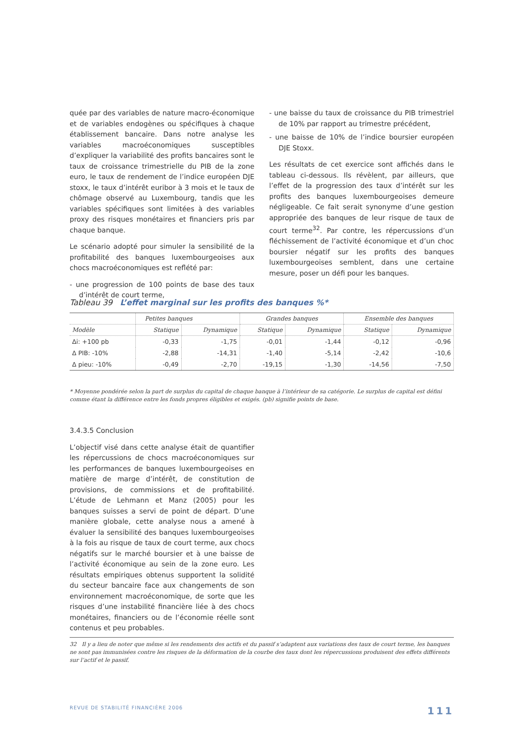quée par des variables de nature macro-économique et de variables endogènes ou spécifiques à chaque établissement bancaire. Dans notre analyse les variables macroéconomiques susceptibles d’expliquer la variabilité des profits bancaires sont le taux de croissance trimestrielle du PIB de la zone euro, le taux de rendement de l’indice européen DJE stoxx, le taux d’intérêt euribor à 3 mois et le taux de chômage observé au Luxembourg, tandis que les variables spécifiques sont limitées à des variables proxy des risques monétaires et financiers pris par chaque banque.
Le scénario adopté pour simuler la sensibilité de la profitabilité des banques luxembourgeoises aux chocs macroéconomiques est reflété par:
- une progression de 100 points de base des taux d’intérêt de court terme,
- une baisse du taux de croissance du PIB trimestriel de 10% par rapport au trimestre précédent,
- une baisse de 10% de l’indice boursier européen DJE Stoxx.
Les résultats de cet exercice sont affichés dans le tableau ci-dessous. Ils révèlent, par ailleurs, que l’effet de la progression des taux d’intérêt sur les profits des banques luxembourgeoises demeure négligeable. Ce fait serait synonyme d’une gestion appropriée des banques de leur risque de taux de court terme<sup>32</sup>. Par contre, les répercussions d’un fléchissement de l’activité économique et d’un choc boursier négatif sur les profits des banques luxembourgeoises semblent, dans une certaine mesure, poser un défi pour les banques.
Tableau 39 L’effet marginal sur les profits des banques %*
| | Petites banques | | Grandes banques | | Ensemble des banques | |
| --- | --- | --- | --- | --- | --- | --- |
| Modèle | Statique | Dynamique | Statique | Dynamique | Statique | Dynamique |
| Δi: +100 pb | -0,33 | -1,75 | -0,01 | -1,44 | -0,12 | -0,96 |
| Δ PIB: -10% | -2,88 | -14,31 | -1,40 | -5,14 | -2,42 | -10,6 |
| Δ pieu: -10% | -0,49 | -2,70 | -19,15 | -1,30 | -14,56 | -7,50 |
* Moyenne pondérée selon la part de surplus du capital de chaque banque à l’intérieur de sa catégorie. Le surplus de capital est défini comme étant la différence entre les fonds propres éligibles et exigés. (pb) signifie points de base.
3.4.3.5 Conclusion
L’objectif visé dans cette analyse était de quantifier les répercussions de chocs macroéconomiques sur les performances de banques luxembourgeoises en matière de marge d’intérêt, de constitution de provisions, de commissions et de profitabilité. L’étude de Lehmann et Manz (2005) pour les banques suisses a servi de point de départ. D’une manière globale, cette analyse nous a amené à évaluer la sensibilité des banques luxembourgeoises à la fois au risque de taux de court terme, aux chocs négatifs sur le marché boursier et à une baisse de l’activité économique au sein de la zone euro. Les résultats empiriques obtenus supportent la solidité du secteur bancaire face aux changements de son environnement macroéconomique, de sorte que les risques d’une instabilité financière liée à des chocs monétaires, financiers ou de l’économie réelle sont contenus et peu probables.
32 Il y a lieu de noter que même si les rendements des actifs et du passif s’adaptent aux variations des taux de court terme, les banques ne sont pas immunisées contre les risques de la déformation de la courbe des taux dont les répercussions produisent des effets différents sur l’actif et le passif.
REVUE DE STABILITÉ FINANCIÈRE 2006 111